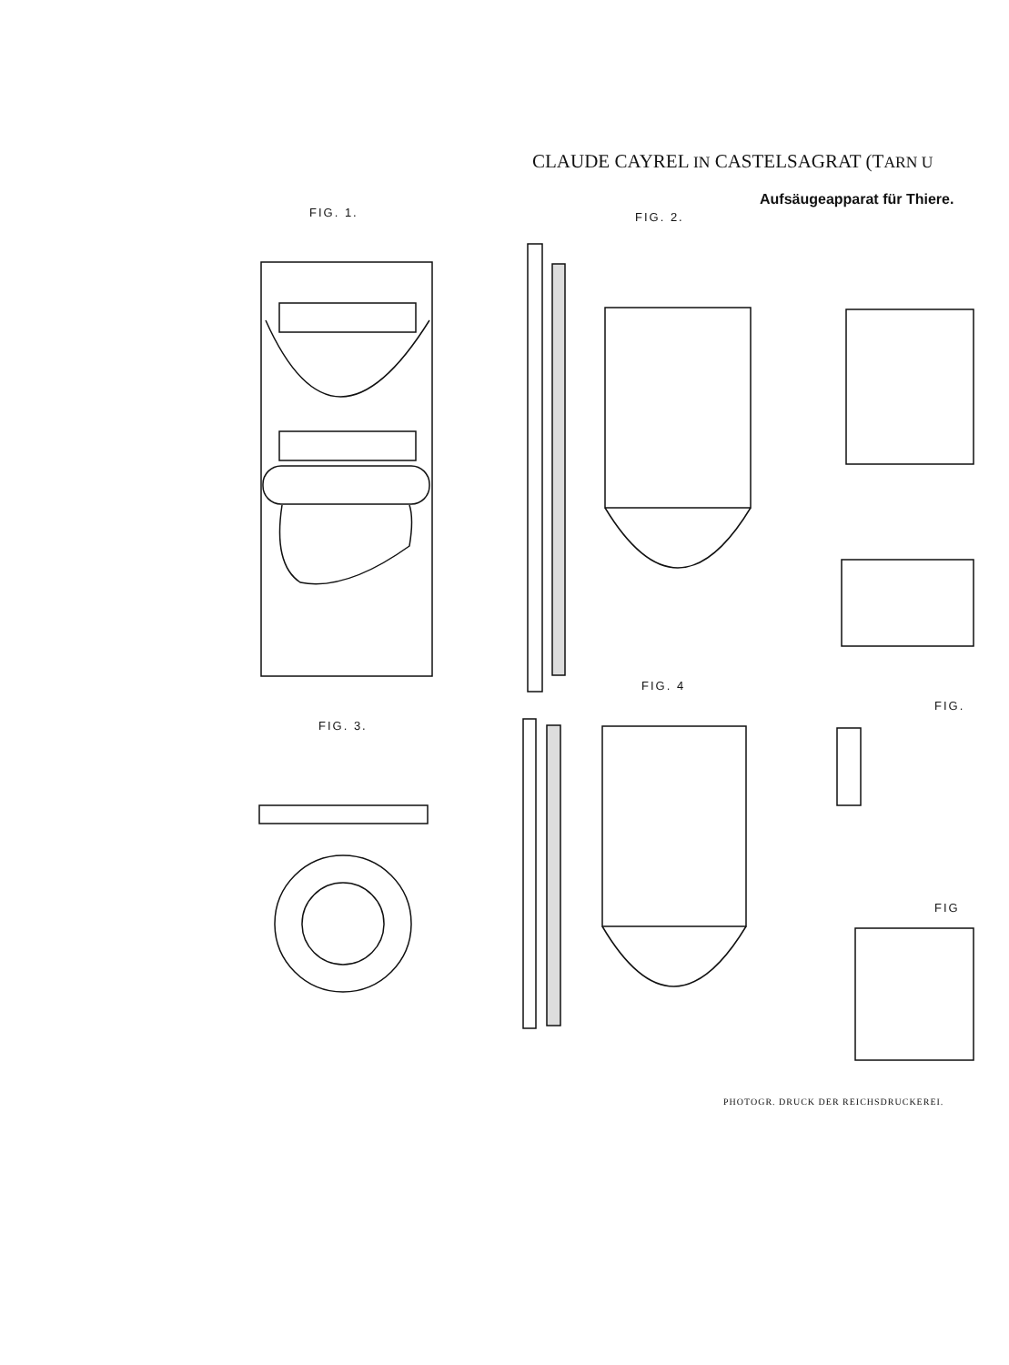CLAUDE CAYREL IN CASTELSAGRAT (TARN U
Aufsäugeapparat für Thiere.
FIG. 1. FIG. 2.
FIG. 3.
FIG. 4
FIG.
FIG
PHOTOGR. DRUCK DER REICHSDRUCKEREI.